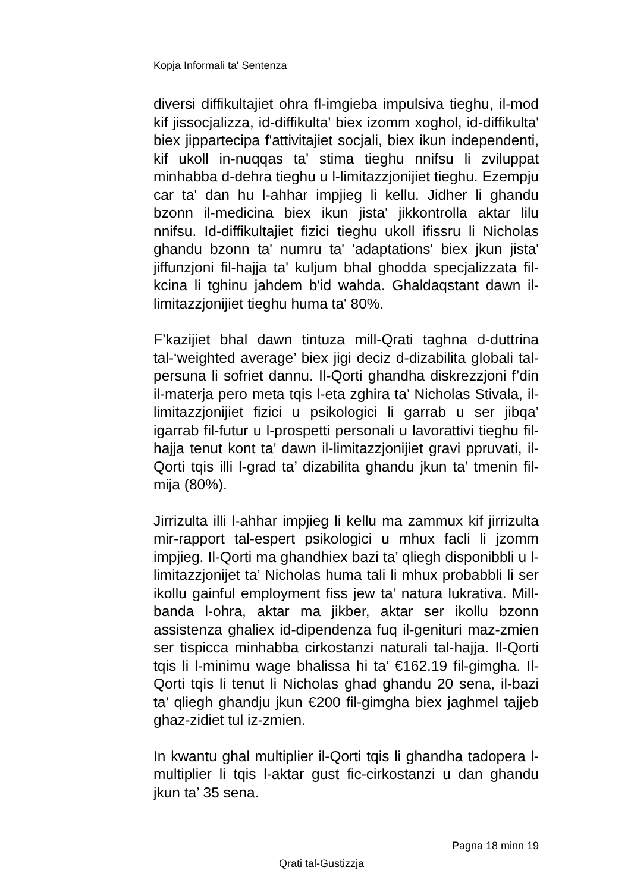Kopja Informali ta' Sentenza
diversi diffikultajiet ohra fl-imgieba impulsiva tieghu, il-mod kif jissocjalizza, id-diffikulta' biex izomm xoghol, id-diffikulta' biex jippartecipa f'attivitajiet socjali, biex ikun independenti, kif ukoll in-nuqqas ta' stima tieghu nnifsu li zviluppat minhabba d-dehra tieghu u l-limitazzjonijiet tieghu. Ezempju car ta' dan hu l-ahhar impjieg li kellu. Jidher li ghandu bzonn il-medicina biex ikun jista' jikkontrolla aktar lilu nnifsu. Id-diffikultajiet fizici tieghu ukoll ifissru li Nicholas ghandu bzonn ta' numru ta' 'adaptations' biex jkun jista' jiffunzjoni fil-hajja ta' kuljum bhal ghodda specjalizzata fil-kcina li tghinu jahdem b'id wahda. Ghaldaqstant dawn il-limitazzjonijiet tieghu huma ta' 80%.
F’kazijiet bhal dawn tintuza mill-Qrati taghna d-duttrina tal-‘weighted average’ biex jigi deciz d-dizabilita globali tal-persuna li sofriet dannu. Il-Qorti ghandha diskrezzjoni f’din il-materja pero meta tqis l-eta zghira ta’ Nicholas Stivala, il-limitazzjonijiet fizici u psikologici li garrab u ser jibqa’ igarrab fil-futur u l-prospetti personali u lavorattivi tieghu fil-hajja tenut kont ta’ dawn il-limitazzjonijiet gravi ppruvati, il-Qorti tqis illi l-grad ta’ dizabilita ghandu jkun ta’ tmenin fil-mija (80%).
Jirrizulta illi l-ahhar impjieg li kellu ma zammux kif jirrizulta mir-rapport tal-espert psikologici u mhux facli li jzomm impjieg. Il-Qorti ma ghandhiex bazi ta’ qliegh disponibbli u l-limitazzjonijet ta’ Nicholas huma tali li mhux probabbli li ser ikollu gainful employment fiss jew ta’ natura lukrativa. Mill-banda l-ohra, aktar ma jikber, aktar ser ikollu bzonn assistenza ghaliex id-dipendenza fuq il-genituri maz-zmien ser tispicca minhabba cirkostanzi naturali tal-hajja. Il-Qorti tqis li l-minimu wage bhalissa hi ta’ €162.19 fil-gimgha. Il-Qorti tqis li tenut li Nicholas ghad ghandu 20 sena, il-bazi ta’ qliegh ghandju jkun €200 fil-gimgha biex jaghmel tajjeb ghaz-zidiet tul iz-zmien.
In kwantu ghal multiplier il-Qorti tqis li ghandha tadopera l-multiplier li tqis l-aktar gust fic-cirkostanzi u dan ghandu jkun ta’ 35 sena.
Pagna 18 minn 19
Qrati tal-Gustizzja